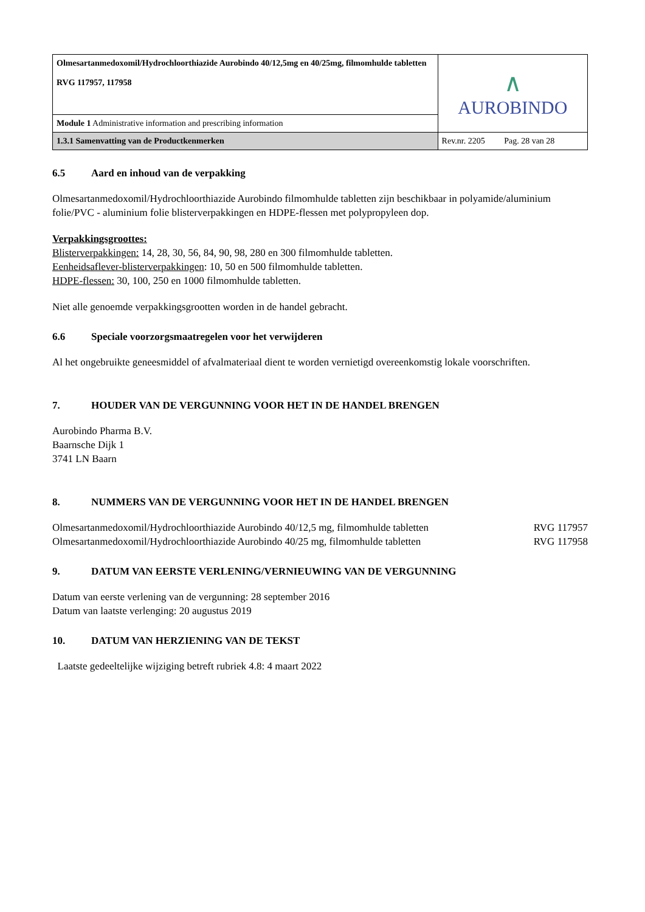| Olmesartanmedoxomil/Hydrochloorthiazide Aurobindo 40/12,5mg en 40/25mg, filmomhulde tabletten RVG 117957, 117958 | ∧ AUROBINDO |
| Module 1 Administrative information and prescribing information | |
| 1.3.1 Samenvatting van de Productkenmerken | Rev.nr. 2205 Pag. 28 van 28 |
6.5 Aard en inhoud van de verpakking
Olmesartanmedoxomil/Hydrochloorthiazide Aurobindo filmomhulde tabletten zijn beschikbaar in polyamide/aluminium folie/PVC - aluminium folie blisterverpakkingen en HDPE-flessen met polypropyleen dop.
Verpakkingsgroottes:
Blisterverpakkingen: 14, 28, 30, 56, 84, 90, 98, 280 en 300 filmomhulde tabletten.
Eenheidsaflever-blisterverpakkingen: 10, 50 en 500 filmomhulde tabletten.
HDPE-flessen: 30, 100, 250 en 1000 filmomhulde tabletten.
Niet alle genoemde verpakkingsgrootten worden in de handel gebracht.
6.6 Speciale voorzorgsmaatregelen voor het verwijderen
Al het ongebruikte geneesmiddel of afvalmateriaal dient te worden vernietigd overeenkomstig lokale voorschriften.
7. HOUDER VAN DE VERGUNNING VOOR HET IN DE HANDEL BRENGEN
Aurobindo Pharma B.V.
Baarnsche Dijk 1
3741 LN Baarn
8. NUMMERS VAN DE VERGUNNING VOOR HET IN DE HANDEL BRENGEN
Olmesartanmedoxomil/Hydrochloorthiazide Aurobindo 40/12,5 mg, filmomhulde tabletten RVG 117957
Olmesartanmedoxomil/Hydrochloorthiazide Aurobindo 40/25 mg, filmomhulde tabletten RVG 117958
9. DATUM VAN EERSTE VERLENING/VERNIEUWING VAN DE VERGUNNING
Datum van eerste verlening van de vergunning: 28 september 2016
Datum van laatste verlenging: 20 augustus 2019
10. DATUM VAN HERZIENING VAN DE TEKST
Laatste gedeeltelijke wijziging betreft rubriek 4.8: 4 maart 2022